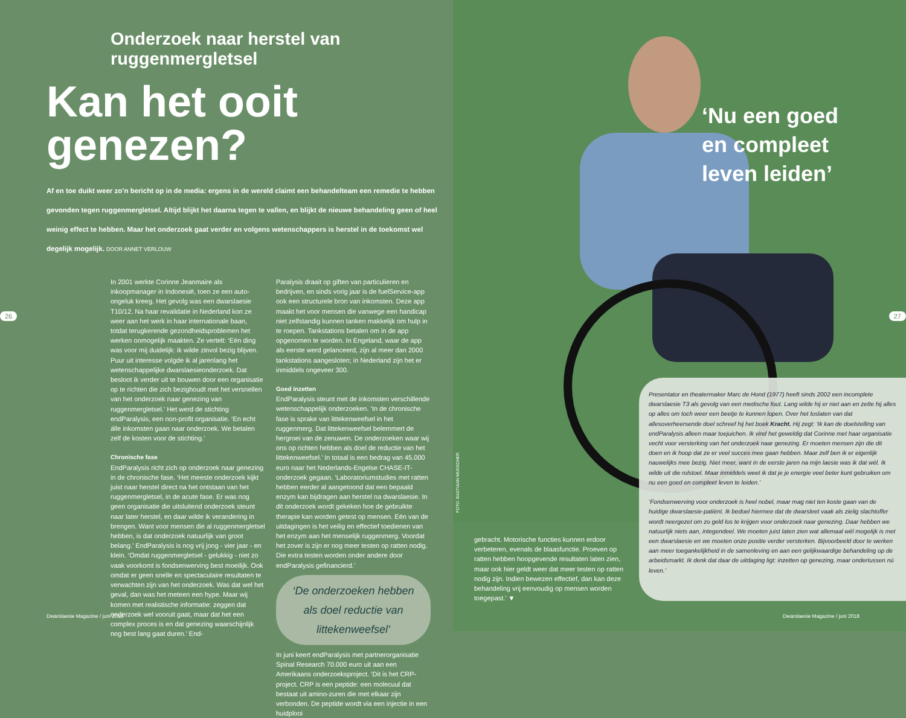Onderzoek naar herstel van ruggenmergletsel
Kan het ooit genezen?
Af en toe duikt weer zo’n bericht op in de media: ergens in de wereld claimt een behandelteam een remedie te hebben gevonden tegen ruggenmergletsel. Altijd blijkt het daarna tegen te vallen, en blijkt de nieuwe behandeling geen of heel weinig effect te hebben. Maar het onderzoek gaat verder en volgens wetenschappers is herstel in de toekomst wel degelijk mogelijk. DOOR ANNET VERLOUW
In 2001 werkte Corinne Jeanmaire als inkoopmanager in Indonesië, toen ze een auto-ongeluk kreeg. Het gevolg was een dwarslaesie T10/12. Na haar revalidatie in Nederland kon ze weer aan het werk in haar internationale baan, totdat terugkerende gezondheidsproblemen het werken onmogelijk maakten. Ze vertelt: ‘Eén ding was voor mij duidelijk: ik wilde zinvol bezig blijven. Puur uit interesse volgde ik al jarenlang het wetenschappelijke dwarslaesieonderzoek. Dat besloot ik verder uit te bouwen door een organisatie op te richten die zich bezighoudt met het versnellen van het onderzoek naar genezing van ruggenmergletsel.’ Het werd de stichting endParalysis, een non-profit organisatie. ‘En echt álle inkomsten gaan naar onderzoek. We betalen zelf de kosten voor de stichting.’
Chronische fase
EndParalysis richt zich op onderzoek naar genezing in de chronische fase. ‘Het meeste onderzoek kijkt juist naar herstel direct na het ontstaan van het ruggenmergletsel, in de acute fase. Er was nog geen organisatie die uitsluitend onderzoek steunt naar later herstel, en daar wilde ik verandering in brengen. Want voor mensen die al ruggenmergletsel hebben, is dat onderzoek natuurlijk van groot belang.’ EndParalysis is nog vrij jong - vier jaar - en klein. ‘Omdat ruggenmergletsel - gelukkig - niet zo vaak voorkomt is fondsenwerving best moeilijk. Ook omdat er geen snelle en spectaculaire resultaten te verwachten zijn van het onderzoek. Was dat wel het geval, dan was het meteen een hype. Maar wij komen met realistische informatie: zeggen dat onderzoek wel vooruit gaat, maar dat het een complex proces is en dat genezing waarschijnlijk nog best lang gaat duren.’ End-
Paralysis draait op giften van particulieren en bedrijven, en sinds vorig jaar is de fuelService-app ook een structurele bron van inkomsten. Deze app maakt het voor mensen die vanwege een handicap niet zelfstandig kunnen tanken makkelijk om hulp in te roepen. Tankstations betalen om in de app opgenomen te worden. In Engeland, waar de app als eerste werd gelanceerd, zijn al meer dan 2000 tankstations aangesloten; in Nederland zijn het er inmiddels ongeveer 300.
Goed inzetten
EndParalysis steunt met de inkomsten verschillende wetenschappelijk onderzoeken. ‘In de chronische fase is sprake van littekenweefsel in het ruggenmerg. Dat littekenweefsel belemmert de hergroei van de zenuwen. De onderzoeken waar wij ons op richten hebben als doel de reductie van het littekenweefsel.’ In totaal is een bedrag van 45.000 euro naar het Nederlands-Engelse CHASE-IT-onderzoek gegaan. ‘Laboratoriumstudies met ratten hebben eerder al aangetoond dat een bepaald enzym kan bijdragen aan herstel na dwarslaesie. In dit onderzoek wordt gekeken hoe de gebruikte therapie kan worden getest op mensen. Eén van de uitdagingen is het veilig en effectief toedienen van het enzym aan het menselijk ruggenmerg. Voordat het zover is zijn er nog meer testen op ratten nodig. Die extra testen worden onder andere door endParalysis gefinancierd.’
‘De onderzoeken hebben als doel reductie van littekenweefsel’
In juni keert endParalysis met partnerorganisatie Spinal Research 70.000 euro uit aan een Amerikaans onderzoeksproject. ‘Dit is het CRP-project. CRP is een peptide: een molecuul dat bestaat uit amino-zuren die met elkaar zijn verbonden. De peptide wordt via een injectie in een huidplooi
26
Dwarslaesie Magazine / juni 2018
FOTO: BASTIAAN MUSSCHER
‘Nu een goed
en compleet
leven leiden’
gebracht. Motorische functies kunnen erdoor verbeteren, evenals de blaasfunctie. Proeven op ratten hebben hoopgevende resultaten laten zien, maar ook hier geldt weer dat meer testen op ratten nodig zijn. Indien bewezen effectief, dan kan deze behandeling vrij eenvoudig op mensen worden toegepast.’ ▼
Presentator en theatermaker Marc de Hond (1977) heeft sinds 2002 een incomplete dwarslaesie T3 als gevolg van een medische fout. Lang wilde hij er niet aan en zette hij alles op alles om toch weer een beetje te kunnen lopen. Over het loslaten van dat allesoverheersende doel schreef hij het boek Kracht. Hij zegt: ‘Ik kan de doelstelling van endParalysis alleen maar toejuichen. Ik vind het geweldig dat Corinne met haar organisatie vecht voor versterking van het onderzoek naar genezing. Er moeten mensen zijn die dit doen en ik hoop dat ze er veel succes mee gaan hebben. Maar zelf ben ik er eigenlijk nauwelijks mee bezig. Niet meer, want in de eerste jaren na mijn laesie was ik dat wél. Ik wilde uit die rolstoel. Maar inmiddels weet ik dat je je energie veel beter kunt gebruiken om nu een goed en compleet leven te leiden.’
‘Fondsenwerving voor onderzoek is heel nobel, maar mag niet ten koste gaan van de huidige dwarslaesie-patiënt. Ik bedoel hiermee dat de dwarsleet vaak als zielig slachtoffer wordt neergezet om zo geld los te krijgen voor onderzoek naar genezing. Daar hebben we natuurlijk niets aan, integendeel. We moeten juist laten zien wat allemaal wél mogelijk is met een dwarslaesie en we moeten onze positie verder versterken. Bijvoorbeeld door te werken aan meer toegankelijkheid in de samenleving en aan een gelijkwaardige behandeling op de arbeidsmarkt. Ik denk dat daar de uitdaging ligt: inzetten op genezing, maar ondertussen nú leven.’
27
Dwarslaesie Magazine / juni 2018